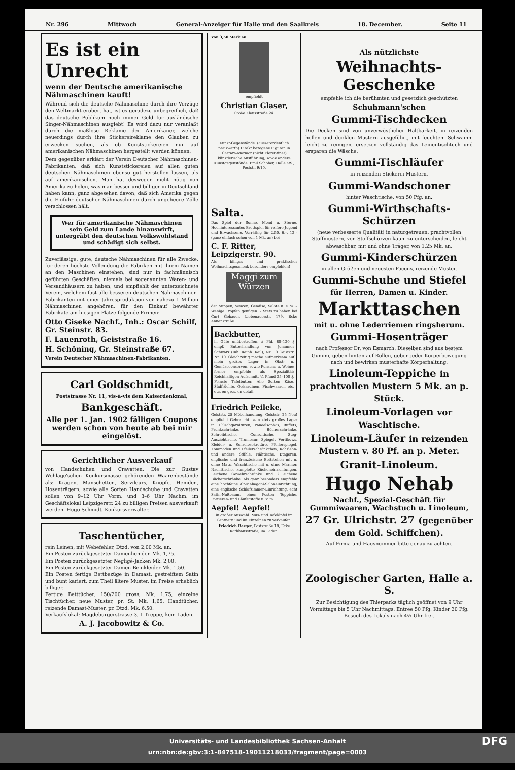Nr. 296 Mittwoch General-Anzeiger für Halle und den Saalkreis 18. December. Seite 11
Es ist ein Unrecht
wenn der Deutsche amerikanische Nähmaschinen kauft!
Während sich die deutsche Nähmaschine durch ihre Vorzüge den Weltmarkt erobert hat, ist es geradezu unbegreiflich, daß das deutsche Publikum noch immer Geld für ausländische Singer-Nähmaschinen ausgiebt! Es wird dazu nur veranlaßt durch die maßlose Reklame der Amerikaner, welche neuerdings durch ihre Stickereireklame den Glauben zu erwecken suchen, als ob Kunststickereien nur auf amerikanischen Nähmaschinen hergestellt werden können.
Dem gegenüber erklärt der Verein Deutscher Nähmaschinen-Fabrikanten, daß sich Kunststickereien auf allen guten deutschen Nähmaschinen ebenso gut herstellen lassen, als auf amerikanischen. Man hat deswegen nicht nötig von Amerika zu holen, was man besser und billiger in Deutschland haben kann, ganz abgesehen davon, daß sich Amerika gegen die Einfuhr deutscher Nähmaschinen durch ungeheure Zölle verschlossen hält.
Wer für amerikanische Nähmaschinen sein Geld zum Lande hinauswirft, untergräbt den deutschen Volkswohlstand und schädigt sich selbst.
Zuverlässige, gute, deutsche Nähmaschinen für alle Zwecke, für deren höchste Vollendung die Fabriken mit ihrem Namen an den Maschinen einstehen, sind nur in fachmännisch geführten Geschäften, niemals bei sogenannten Waren- und Versandhäusern zu haben, und empfiehlt der unterzeichnete Verein, welchem fast alle besseren deutschen Nähmaschinen-Fabrikanten mit einer Jahresproduktion von nahezu 1 Million Nähmaschinen angehören, für den Einkauf bewährter Fabrikate am hiesigen Platze folgende Firmen:
Otto Giseke Nachf., Inh.: Oscar Schilf, Gr. Steinstr. 83.
F. Lauenroth, Geiststraße 16.
H. Schöning, Gr. Steinstraße 67.
Verein Deutscher Nähmaschinen-Fabrikanten.
Carl Goldschmidt,
Poststrasse Nr. 11, vis-à-vis dem Kaiserdenkmal,
Bankgeschäft.
Alle per 1. Jan. 1902 fälligen Coupons werden schon von heute ab bei mir eingelöst.
Gerichtlicher Ausverkauf
von Handschuhen und Cravatten. Die zur Gustav Wohlage'schen Konkursmasse gehörenden Waarenbestände als: Kragen, Manschetten, Servileurs, Knöpfe, Hemden, Hosenträgern, sowie alle Sorten Handschuhe und Cravatten sollen von 9–12 Uhr Vorm. und 3–6 Uhr Nachm. im Geschäftslokal Leipzigerstr. 24 zu billigen Preisen ausverkauft werden. Hugo Schmidt, Konkursverwalter.
Taschentücher,
rein Leinen, mit Webefehler, Dtzd. von 2,00 Mk. an.
Ein Posten zurückgesetzter Damenhemden Mk. 1,75.
Ein Posten zurückgesetzter Negligé-Jacken Mk. 2,00.
Ein Posten zurückgesetzter Damen-Beinkleider Mk. 1,50.
Ein Posten fertige Bettbezüge in Damast, gestreiftem Satin und bunt kariert, zum Theil ältere Muster, im Preise erheblich billiger.
Fertige Betttücher, 150/200 gross, Mk. 1,75, einzelne Tischtücher, neue Muster, pr. St. Mk. 1,65, Handtücher, reizende Damast-Muster, pr. Dtzd. Mk. 6,50.
Verkaufslokal: Magdeburgerstrasse 3, 1 Treppe, kein Laden.
A. J. Jacobowitz & Co.
Von 3,50 Mark an
empfiehlt
Christian Glaser,
Große Klausstraße 24.
Kunst-Gegenstände: (ausserordentlich preiswerth) Direkt bezogene Figuren in Carrara-Marmor (nicht Florentiner) künstlerische Ausführung, sowie andere Kunstgegenstände. Emil Schober, Halle a/S., Poststr. 9/10.
Salta.
Das Spiel der Sonne, Mond u. Sterne. Hochinteressantes Brettspiel für reifere Jugend und Erwachsene. Vorräthig für 2,50, 6,–, 12,– (ganz einfach schon von 1 Mk. an) bei
C. F. Ritter, Leipzigerstr. 90.
Als billiges und praktisches Weihnachtsgeschenk besonders empfohlen!
Maggi zum Würzen
der Suppen, Saucen, Gemüse, Salate u. s. w. – Wenige Tropfen genügen. – Stets zu haben bei Curt Gebauer, Liebenauerstr. 179, Ecke Annenstraße.
Backbutter,
in Güte unübertroffen, à Pfd. 80–120 ₰ empf. Butterhandlung von Johannes Schwarz (Inh. Reinh. Keil), Nr. 10 Geiststr. Nr. 10. Gleichzeitig mache aufmerksam auf mein großes Lager in Obst- u. Gemüseconserven, sowie Punsche u. Weine; ferner empfehle als Spezialität: Reichhaltigen Aufschnitt ¼ Pfund 25–100 ₰. Feinste Tafelbutter. Alle Sorten Käse, Südfrüchte, Oelsardinen, Fischwaaren etc. etc. en gros. en detail.
Friedrich Peileke,
Geiststr. 25 Möbelhandlung. Geiststr. 25 Neu! empfiehlt Gebraucht! sein stets großes Lager in: Plüschgarnituren, Paneelsophas, Buffets, Prunkschränke, Bücherschränke, Schreibtische, Consoltische, Steg-Ausziehtische, Trumeaur, Spiegel, Vertikows, Kleider- u. Schreibsekretäre, Pfeilerspiegel, Kommoden und Pfeilerschränkchen, Rohrlehn- und andere Stühle, Nähtische, Etageren, englische und französische Bettstellen mit u. ohne Matr., Waschtische mit u. ohne Marmor, Nachttische, komplette Kücheneinrichtungen, Leichene Gewehrschränke und 2 eichene Bücherschränke. Als ganz besonders empfehle eine hochfeine Alt-Mahagoni-Saloneinrichtung, eine englische Schlafzimmer-Einrichtung, echt Satin-Nußbaum, einen Posten Teppiche, Portieren- und Läuferstoffe u. v. m.
Aepfel! Aepfel!
in großer Auswahl. Mus- und Tafeläpfel im Centnern und im Einzelnen zu verkaufen. Friedrich Berger, Poststraße 18, Ecke Rathhausstraße, im Laden.
Als nützlichste
Weihnachts-Geschenke
empfehle ich die berühmten und gesetzlich geschützten
Schuhmann'schen
Gummi-Tischdecken
Die Decken sind von unverwüstlicher Haltbarkeit, in reizenden hellen und dunklen Mustern ausgeführt, mit feuchtem Schwamm leicht zu reinigen, ersetzen vollständig das Leinentischtuch und ersparen die Wäsche.
Gummi-Tischläufer
in reizenden Stickerei-Mustern.
Gummi-Wandschoner
hinter Waschtische, von 50 Pfg. an.
Gummi-Wirthschafts-Schürzen
(neue verbesserte Qualität) in naturgetreuen, prachtvollen Stoffmustern, von Stoffschürzen kaum zu unterscheiden, leicht abwaschbar, mit und ohne Träger, von 1,25 Mk. an.
Gummi-Kinderschürzen
in allen Größen und neuesten Façons, reizende Muster.
Gummi-Schuhe und Stiefel
für Herren, Damen u. Kinder.
Markttaschen
mit u. ohne Lederriemen ringsherum.
Gummi-Hosenträger
nach Professor Dr. von Esmarch. Dieselben sind aus bestem Gummi, geben hinten auf Rollen, geben jeder Körperbewegung nach und bewirken musterhafte Körperhaltung.
Linoleum-Teppiche in prachtvollen Mustern 5 Mk. an p. Stück.
Linoleum-Vorlagen vor Waschtische.
Linoleum-Läufer in reizenden Mustern v. 80 Pf. an p. Meter.
Granit-Linoleum.
Hugo Nehab
Nachf., Spezial-Geschäft für Gummiwaaren, Wachstuch u. Linoleum,
27 Gr. Ulrichstr. 27 (gegenüber dem Gold. Schiffchen).
Auf Firma und Hausnummer bitte genau zu achten.
Zoologischer Garten, Halle a. S.
Zur Besichtigung des Thierparks täglich geöffnet von 9 Uhr Vormittags bis 5 Uhr Nachmittags. Entree 50 Pfg. Kinder 30 Pfg. Besuch des Lokals nach 4½ Uhr frei.
Universitäts- und Landesbibliothek Sachsen-Anhalt
urn:nbn:de:gbv:3:1-847518-19011218033/fragment/page=0003 DFG